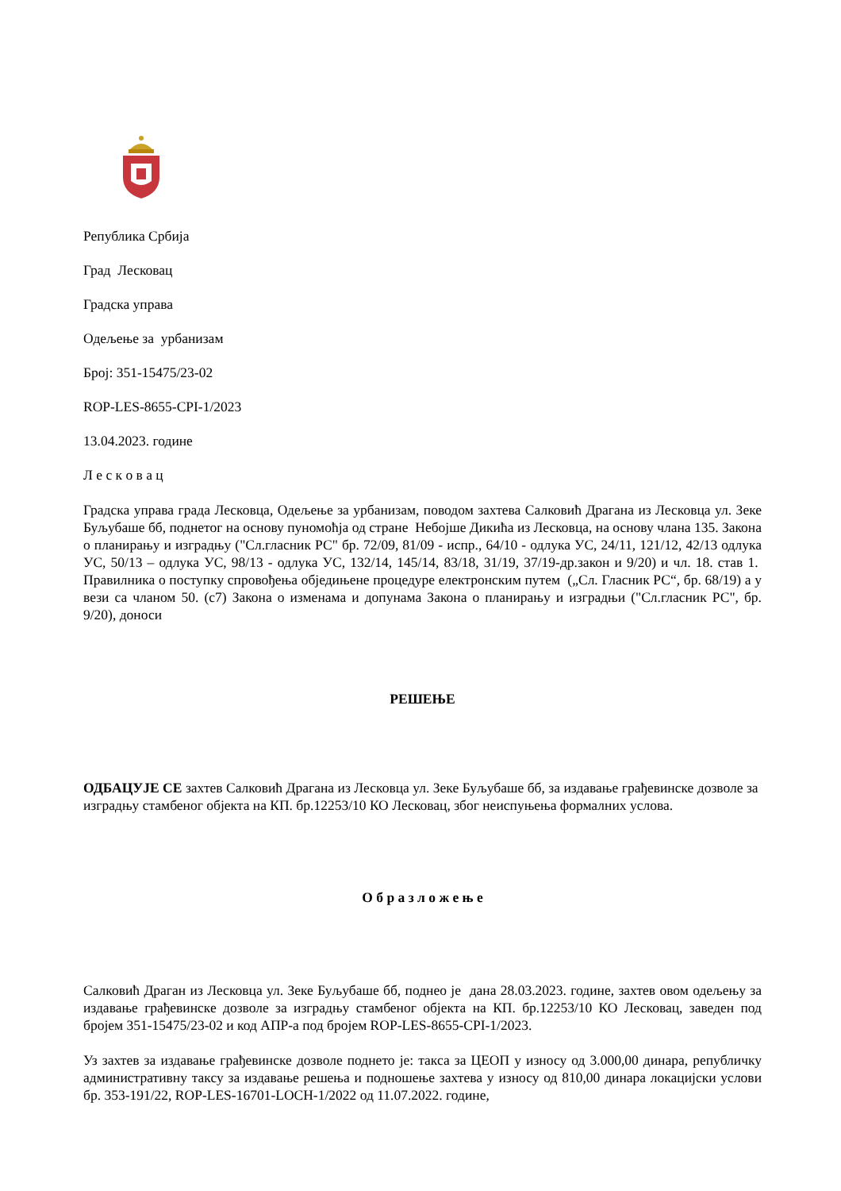Република Србија
Град Лесковац
Градска управа
Одељење за урбанизам
Број: 351-15475/23-02
ROP-LES-8655-CPI-1/2023
13.04.2023. године
Л е с к о в а ц
Градска управа града Лесковца, Одељење за урбанизам, поводом захтева Салковић Драгана из Лесковца ул. Зеке Буљубаше бб, поднетог на основу пуномоћја од стране Небојше Дикића из Лесковца, на основу члана 135. Закона о планирању и изградњу ("Сл.гласник РС" бр. 72/09, 81/09 - испр., 64/10 - одлука УС, 24/11, 121/12, 42/13 одлука УС, 50/13 – одлука УС, 98/13 - одлука УС, 132/14, 145/14, 83/18, 31/19, 37/19-др.закон и 9/20) и чл. 18. став 1. Правилника о поступку спровођења обједињене процедуре електронским путем („Сл. Гласник РС“, бр. 68/19) а у вези са чланом 50. (с7) Закона о изменама и допунама Закона о планирању и изградњи ("Сл.гласник РС", бр. 9/20), доноси
РЕШЕЊЕ
ОДБАЦУЈЕ СЕ захтев Салковић Драгана из Лесковца ул. Зеке Буљубаше бб, за издавање грађевинске дозволе за изградњу стамбеног објекта на КП. бр.12253/10 КО Лесковац, због неиспуњења формалних услова.
О б р а з л о ж е њ е
Салковић Драган из Лесковца ул. Зеке Буљубаше бб, поднео је дана 28.03.2023. године, захтев овом одељењу за издавање грађевинске дозволе за изградњу стамбеног објекта на КП. бр.12253/10 КО Лесковац, заведен под бројем 351-15475/23-02 и код АПР-а под бројем ROP-LES-8655-CPI-1/2023.
Уз захтев за издавање грађевинске дозволе поднето је: такса за ЦЕОП у износу од 3.000,00 динара, републичку административну таксу за издавање решења и подношење захтева у износу од 810,00 динара локацијски услови бр. 353-191/22, ROP-LES-16701-LOCH-1/2022 од 11.07.2022. године,